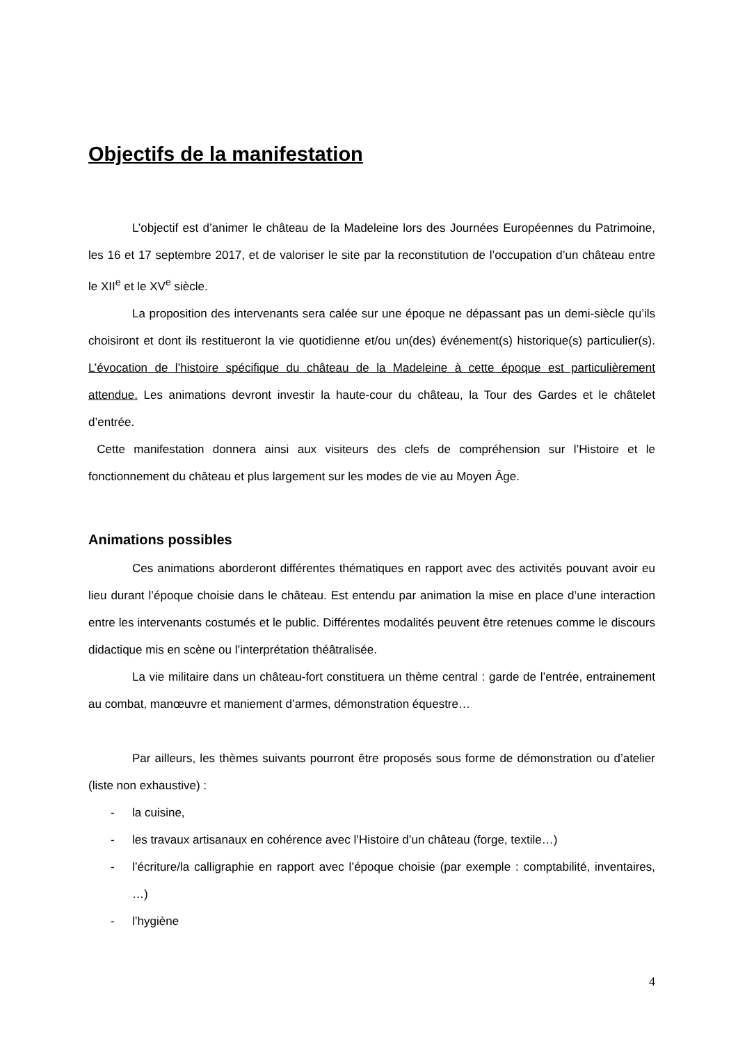Objectifs de la manifestation
L’objectif est d’animer le château de la Madeleine lors des Journées Européennes du Patrimoine, les 16 et 17 septembre 2017, et de valoriser le site par la reconstitution de l’occupation d’un château entre le XII<sup>e</sup> et le XV<sup>e</sup> siècle.
La proposition des intervenants sera calée sur une époque ne dépassant pas un demi-siècle qu’ils choisiront et dont ils restitueront la vie quotidienne et/ou un(des) événement(s) historique(s) particulier(s). L’évocation de l’histoire spécifique du château de la Madeleine à cette époque est particulièrement attendue. Les animations devront investir la haute-cour du château, la Tour des Gardes et le châtelet d’entrée.
Cette manifestation donnera ainsi aux visiteurs des clefs de compréhension sur l’Histoire et le fonctionnement du château et plus largement sur les modes de vie au Moyen Âge.
Animations possibles
Ces animations aborderont différentes thématiques en rapport avec des activités pouvant avoir eu lieu durant l’époque choisie dans le château. Est entendu par animation la mise en place d’une interaction entre les intervenants costumés et le public. Différentes modalités peuvent être retenues comme le discours didactique mis en scène ou l’interprétation théâtralisée.
La vie militaire dans un château-fort constituera un thème central : garde de l’entrée, entrainement au combat, manœuvre et maniement d’armes, démonstration équestre…
Par ailleurs, les thèmes suivants pourront être proposés sous forme de démonstration ou d’atelier (liste non exhaustive) :
- la cuisine,
- les travaux artisanaux en cohérence avec l’Histoire d’un château (forge, textile…)
- l’écriture/la calligraphie en rapport avec l’époque choisie (par exemple : comptabilité, inventaires, …)
- l’hygiène
4